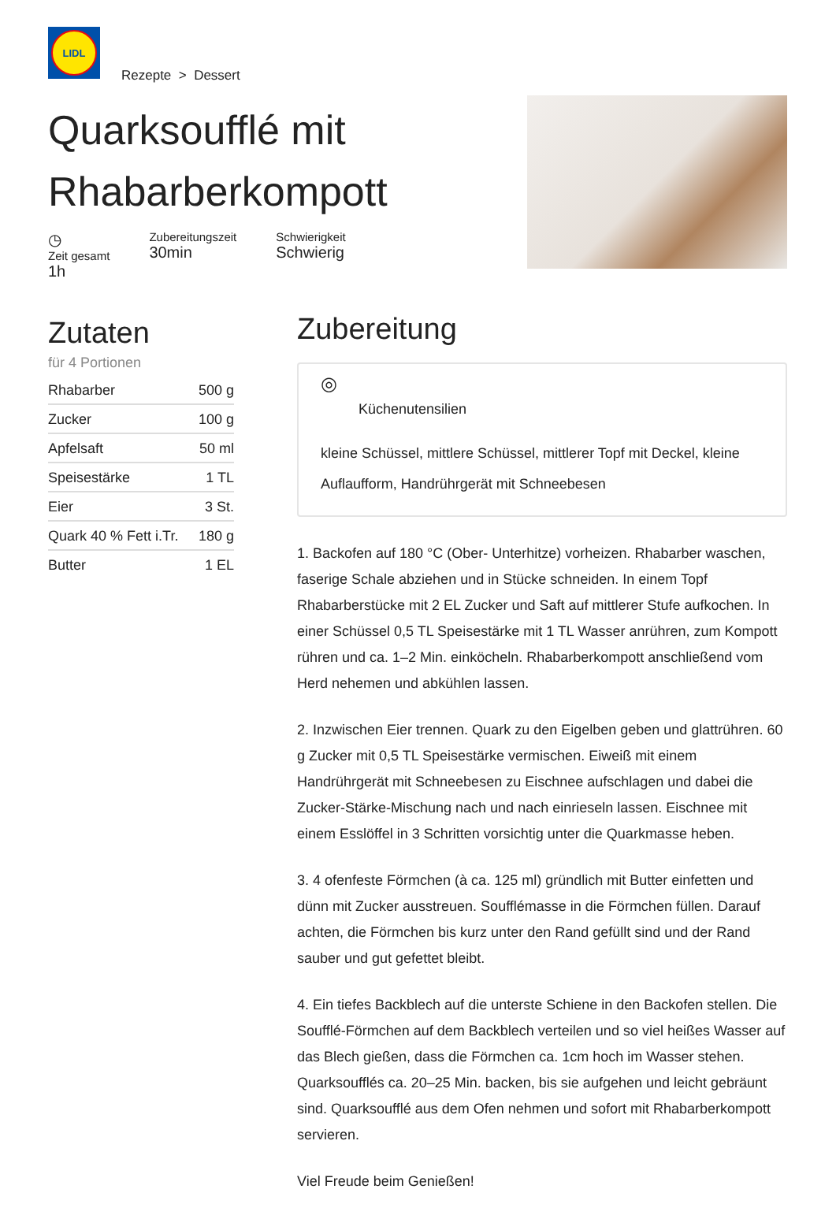LIDL
Rezepte > Dessert
Quarksoufflé mit
Rhabarberkompott
◷
Zeit gesamt
1h
Zubereitungszeit
30min
Schwierigkeit
Schwierig
Zutaten
für 4 Portionen
| Rhabarber | 500 g |
| Zucker | 100 g |
| Apfelsaft | 50 ml |
| Speisestärke | 1 TL |
| Eier | 3 St. |
| Quark 40 % Fett i.Tr. | 180 g |
| Butter | 1 EL |
Zubereitung
◎
Küchenutensilien
kleine Schüssel, mittlere Schüssel, mittlerer Topf mit Deckel, kleine Auflaufform, Handrührgerät mit Schneebesen
1. Backofen auf 180 °C (Ober- Unterhitze) vorheizen. Rhabarber waschen, faserige Schale abziehen und in Stücke schneiden. In einem Topf Rhabarberstücke mit 2 EL Zucker und Saft auf mittlerer Stufe aufkochen. In einer Schüssel 0,5 TL Speisestärke mit 1 TL Wasser anrühren, zum Kompott rühren und ca. 1–2 Min. einköcheln. Rhabarberkompott anschließend vom Herd nehemen und abkühlen lassen.
2. Inzwischen Eier trennen. Quark zu den Eigelben geben und glattrühren. 60 g Zucker mit 0,5 TL Speisestärke vermischen. Eiweiß mit einem Handrührgerät mit Schneebesen zu Eischnee aufschlagen und dabei die Zucker-Stärke-Mischung nach und nach einrieseln lassen. Eischnee mit einem Esslöffel in 3 Schritten vorsichtig unter die Quarkmasse heben.
3. 4 ofenfeste Förmchen (à ca. 125 ml) gründlich mit Butter einfetten und dünn mit Zucker ausstreuen. Soufflémasse in die Förmchen füllen. Darauf achten, die Förmchen bis kurz unter den Rand gefüllt sind und der Rand sauber und gut gefettet bleibt.
4. Ein tiefes Backblech auf die unterste Schiene in den Backofen stellen. Die Soufflé-Förmchen auf dem Backblech verteilen und so viel heißes Wasser auf das Blech gießen, dass die Förmchen ca. 1cm hoch im Wasser stehen. Quarksoufflés ca. 20–25 Min. backen, bis sie aufgehen und leicht gebräunt sind. Quarksoufflé aus dem Ofen nehmen und sofort mit Rhabarberkompott servieren.
Viel Freude beim Genießen!